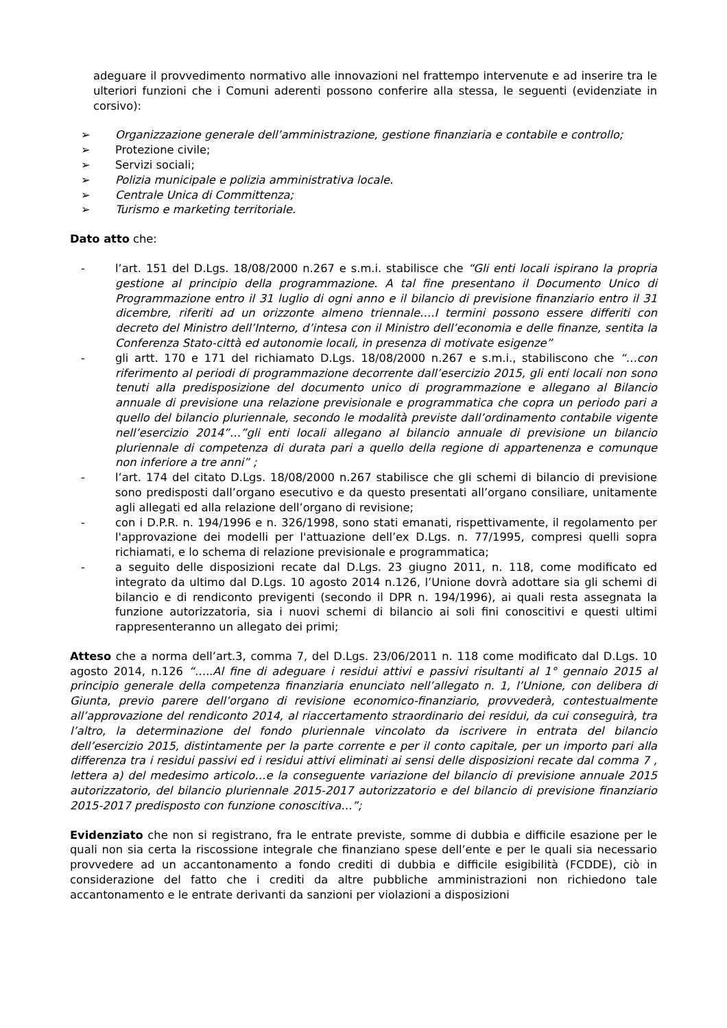adeguare il provvedimento normativo alle innovazioni nel frattempo intervenute e ad inserire tra le ulteriori funzioni che i Comuni aderenti possono conferire alla stessa, le seguenti (evidenziate in corsivo):
➢ Organizzazione generale dell’amministrazione, gestione finanziaria e contabile e controllo;
➢ Protezione civile;
➢ Servizi sociali;
➢ Polizia municipale e polizia amministrativa locale.
➢ Centrale Unica di Committenza;
➢ Turismo e marketing territoriale.
Dato atto che:
- l’art. 151 del D.Lgs. 18/08/2000 n.267 e s.m.i. stabilisce che “Gli enti locali ispirano la propria gestione al principio della programmazione. A tal fine presentano il Documento Unico di Programmazione entro il 31 luglio di ogni anno e il bilancio di previsione finanziario entro il 31 dicembre, riferiti ad un orizzonte almeno triennale….I termini possono essere differiti con decreto del Ministro dell’Interno, d’intesa con il Ministro dell’economia e delle finanze, sentita la Conferenza Stato-città ed autonomie locali, in presenza di motivate esigenze”
- gli artt. 170 e 171 del richiamato D.Lgs. 18/08/2000 n.267 e s.m.i., stabiliscono che “…con riferimento al periodi di programmazione decorrente dall’esercizio 2015, gli enti locali non sono tenuti alla predisposizione del documento unico di programmazione e allegano al Bilancio annuale di previsione una relazione previsionale e programmatica che copra un periodo pari a quello del bilancio pluriennale, secondo le modalità previste dall’ordinamento contabile vigente nell’esercizio 2014”…”gli enti locali allegano al bilancio annuale di previsione un bilancio pluriennale di competenza di durata pari a quello della regione di appartenenza e comunque non inferiore a tre anni” ;
- l’art. 174 del citato D.Lgs. 18/08/2000 n.267 stabilisce che gli schemi di bilancio di previsione sono predisposti dall’organo esecutivo e da questo presentati all’organo consiliare, unitamente agli allegati ed alla relazione dell’organo di revisione;
- con i D.P.R. n. 194/1996 e n. 326/1998, sono stati emanati, rispettivamente, il regolamento per l'approvazione dei modelli per l'attuazione dell’ex D.Lgs. n. 77/1995, compresi quelli sopra richiamati, e lo schema di relazione previsionale e programmatica;
- a seguito delle disposizioni recate dal D.Lgs. 23 giugno 2011, n. 118, come modificato ed integrato da ultimo dal D.Lgs. 10 agosto 2014 n.126, l’Unione dovrà adottare sia gli schemi di bilancio e di rendiconto previgenti (secondo il DPR n. 194/1996), ai quali resta assegnata la funzione autorizzatoria, sia i nuovi schemi di bilancio ai soli fini conoscitivi e questi ultimi rappresenteranno un allegato dei primi;
Atteso che a norma dell’art.3, comma 7, del D.Lgs. 23/06/2011 n. 118 come modificato dal D.Lgs. 10 agosto 2014, n.126 “…..Al fine di adeguare i residui attivi e passivi risultanti al 1° gennaio 2015 al principio generale della competenza finanziaria enunciato nell’allegato n. 1, l’Unione, con delibera di Giunta, previo parere dell’organo di revisione economico-finanziario, provvederà, contestualmente all’approvazione del rendiconto 2014, al riaccertamento straordinario dei residui, da cui conseguirà, tra l’altro, la determinazione del fondo pluriennale vincolato da iscrivere in entrata del bilancio dell’esercizio 2015, distintamente per la parte corrente e per il conto capitale, per un importo pari alla differenza tra i residui passivi ed i residui attivi eliminati ai sensi delle disposizioni recate dal comma 7 , lettera a) del medesimo articolo…e la conseguente variazione del bilancio di previsione annuale 2015 autorizzatorio, del bilancio pluriennale 2015-2017 autorizzatorio e del bilancio di previsione finanziario 2015-2017 predisposto con funzione conoscitiva…”;
Evidenziato che non si registrano, fra le entrate previste, somme di dubbia e difficile esazione per le quali non sia certa la riscossione integrale che finanziano spese dell’ente e per le quali sia necessario provvedere ad un accantonamento a fondo crediti di dubbia e difficile esigibilità (FCDDE), ciò in considerazione del fatto che i crediti da altre pubbliche amministrazioni non richiedono tale accantonamento e le entrate derivanti da sanzioni per violazioni a disposizioni